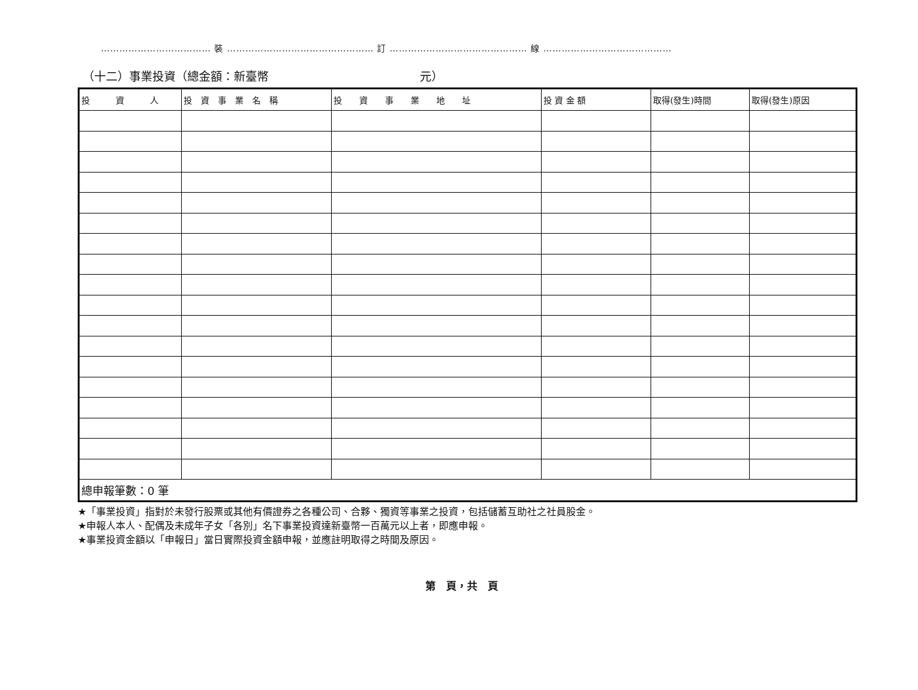……………………………… 裝 ………………………………………… 訂 ……………………………………… 線 ……………………………………
（十二）事業投資（總金額：新臺幣　　　　　　　　　　　　　元）
| 投 資 人 | 投 資 事 業 名 稱 | 投 資 事 業 地 址 | 投 資 金 額 | 取得(發生)時間 | 取得(發生)原因 |
| --- | --- | --- | --- | --- | --- |
| 總申報筆數：0 筆 | | | | | |
★「事業投資」指對於未發行股票或其他有價證券之各種公司、合夥、獨資等事業之投資，包括儲蓄互助社之社員股金。
★申報人本人、配偶及未成年子女「各別」名下事業投資達新臺幣一百萬元以上者，即應申報。
★事業投資金額以「申報日」當日實際投資金額申報，並應註明取得之時間及原因。
第　頁，共　頁